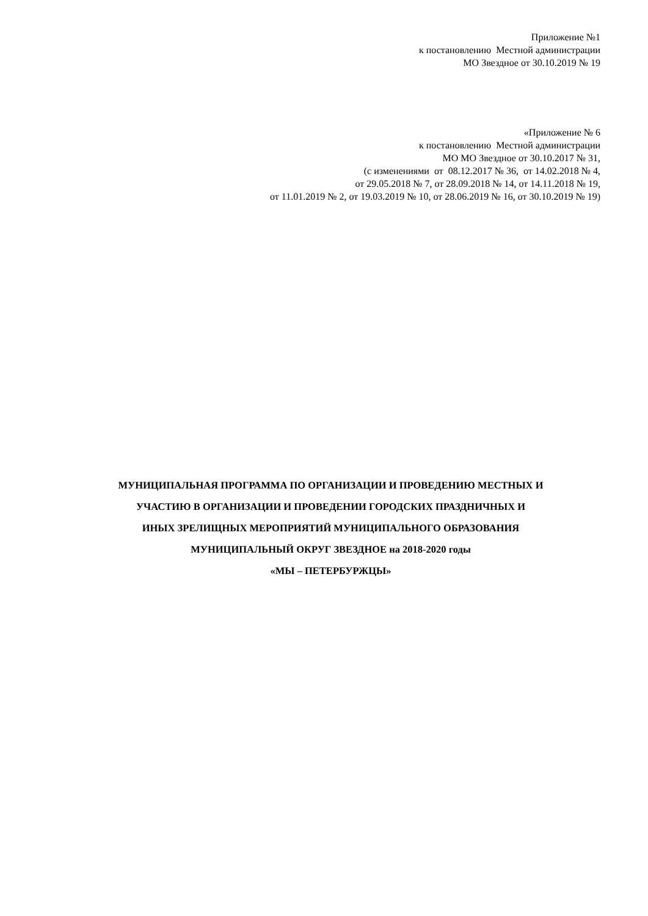Приложение №1
к постановлению Местной администрации
МО Звездное от 30.10.2019 № 19
«Приложение № 6
к постановлению Местной администрации
МО МО Звездное от 30.10.2017 № 31,
(с изменениями от 08.12.2017 № 36, от 14.02.2018 № 4,
от 29.05.2018 № 7, от 28.09.2018 № 14, от 14.11.2018 № 19,
от 11.01.2019 № 2, от 19.03.2019 № 10, от 28.06.2019 № 16, от 30.10.2019 № 19)
МУНИЦИПАЛЬНАЯ ПРОГРАММА ПО ОРГАНИЗАЦИИ И ПРОВЕДЕНИЮ МЕСТНЫХ И
УЧАСТИЮ В ОРГАНИЗАЦИИ И ПРОВЕДЕНИИ ГОРОДСКИХ ПРАЗДНИЧНЫХ И
ИНЫХ ЗРЕЛИЩНЫХ МЕРОПРИЯТИЙ МУНИЦИПАЛЬНОГО ОБРАЗОВАНИЯ
МУНИЦИПАЛЬНЫЙ ОКРУГ ЗВЕЗДНОЕ на 2018-2020 годы
«МЫ – ПЕТЕРБУРЖЦЫ»